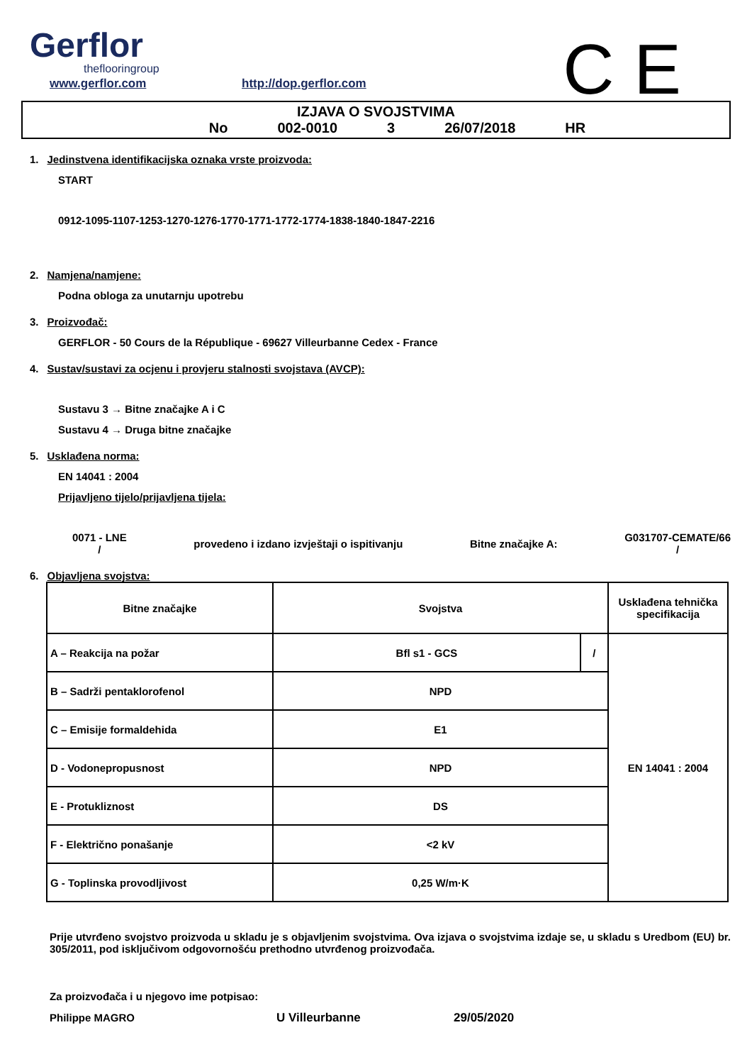Gerflor
theflooringroup
www.gerflor.com http://dop.gerflor.com
C E
IZJAVA O SVOJSTVIMA
No 002-0010 3 26/07/2018 HR
1. Jedinstvena identifikacijska oznaka vrste proizvoda:
START
0912-1095-1107-1253-1270-1276-1770-1771-1772-1774-1838-1840-1847-2216
2. Namjena/namjene:
Podna obloga za unutarnju upotrebu
3. Proizvođač:
GERFLOR - 50 Cours de la République - 69627 Villeurbanne Cedex - France
4. Sustav/sustavi za ocjenu i provjeru stalnosti svojstava (AVCP):
Sustavu 3 → Bitne značajke A i C
Sustavu 4 → Druga bitne značajke
5. Usklađena norma:
EN 14041 : 2004
Prijavljeno tijelo/prijavljena tijela:
0071 - LNE
/
provedeno i izdano izvještaji o ispitivanju
Bitne značajke A:
G031707-CEMATE/66
/
6. Objavljena svojstva:
| Bitne značajke | Svojstva | | Usklađena tehnička specifikacija |
| A – Reakcija na požar | Bfl s1 - GCS | / | EN 14041 : 2004 |
| B – Sadrži pentaklorofenol | NPD | | |
| C – Emisije formaldehida | E1 | | |
| D - Vodonepropusnost | NPD | | |
| E - Protukliznost | DS | | |
| F - Električno ponašanje | <2 kV | | |
| G - Toplinska provodljivost | 0,25 W/m·K | | |
Prije utvrđeno svojstvo proizvoda u skladu je s objavljenim svojstvima. Ova izjava o svojstvima izdaje se, u skladu s Uredbom (EU) br. 305/2011, pod isključivom odgovornošću prethodno utvrđenog proizvođača.
Za proizvođača i u njegovo ime potpisao:
Philippe MAGRO U Villeurbanne 29/05/2020